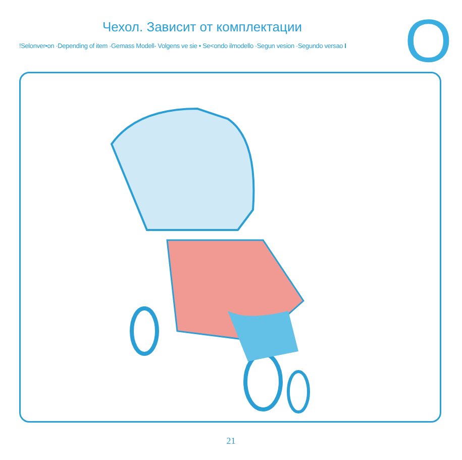Чехол. Зависит от комплектации
!Selonver•on ·Depending of item ·Gemass Modell- Volgens ve sie • Se<ondo ilmodello ·Segun vesion ·Segundo versao I
O
21